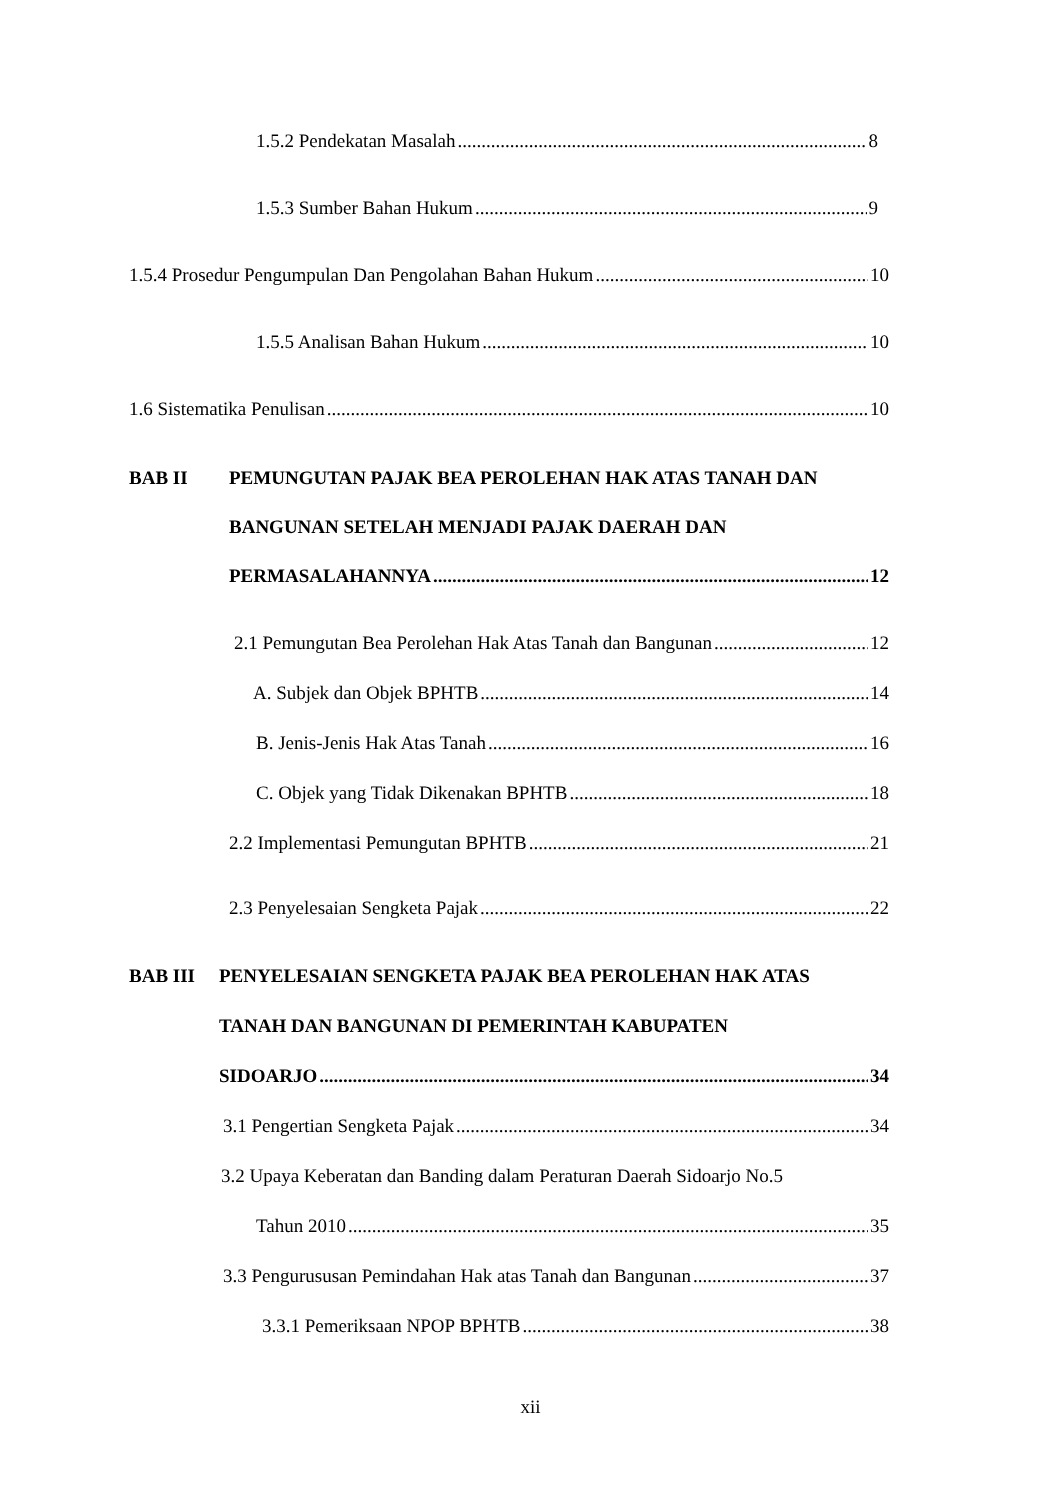1.5.2 Pendekatan Masalah 8
1.5.3 Sumber Bahan Hukum 9
1.5.4 Prosedur Pengumpulan Dan Pengolahan Bahan Hukum 10
1.5.5 Analisan Bahan Hukum 10
1.6 Sistematika Penulisan 10
BAB II
PEMUNGUTAN PAJAK BEA PEROLEHAN HAK ATAS TANAH DAN
BANGUNAN SETELAH MENJADI PAJAK DAERAH DAN
PERMASALAHANNYA 12
2.1 Pemungutan Bea Perolehan Hak Atas Tanah dan Bangunan 12
A. Subjek dan Objek BPHTB 14
B. Jenis-Jenis Hak Atas Tanah 16
C. Objek yang Tidak Dikenakan BPHTB 18
2.2 Implementasi Pemungutan BPHTB 21
2.3 Penyelesaian Sengketa Pajak 22
BAB III
PENYELESAIAN SENGKETA PAJAK BEA PEROLEHAN HAK ATAS
TANAH DAN BANGUNAN DI PEMERINTAH KABUPATEN
SIDOARJO 34
3.1 Pengertian Sengketa Pajak 34
3.2 Upaya Keberatan dan Banding dalam Peraturan Daerah Sidoarjo No.5
Tahun 2010 35
3.3 Pengurususan Pemindahan Hak atas Tanah dan Bangunan 37
3.3.1 Pemeriksaan NPOP BPHTB 38
xii